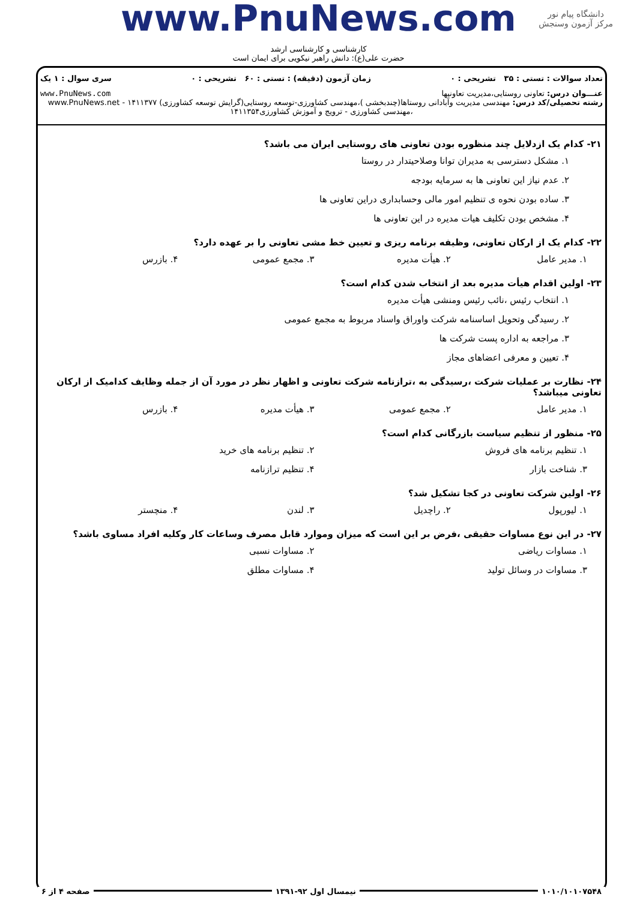دانشگاه پیام نور
مرکز آزمون وسنجش
www.PnuNews.com
کارشناسی و کارشناسی ارشد
حضرت علی(ع): دانش راهبر نیکویی برای ایمان است
تعداد سوالات : تستی : ۳۵ تشریحی : ۰ زمان آزمون (دقیقه) : تستی : ۶۰ تشریحی : ۰ سری سوال : ۱ یک
عنـــوان درس: تعاونی روستایی،مدیریت تعاونیها www.PnuNews.com
رشته تحصیلی/کد درس: مهندسی مدیریت وآبادانی روستاها(چندبخشی )،مهندسی کشاورزی-توسعه روستایی(گرایش توسعه کشاورزی) ۱۴۱۱۳۷۷ - www.PnuNews.net
،مهندسی کشاورزی - ترویج و آموزش کشاورزی۱۴۱۱۳۵۴
۲۱- کدام یک ازدلایل چند منظوره بودن تعاونی های روستایی ایران می باشد؟
۱. مشکل دسترسی به مدیران توانا وصلاحیتدار در روستا
۲. عدم نیاز این تعاونی ها به سرمایه بودجه
۳. ساده بودن نحوه ی تنظیم امور مالی وحسابداری دراین تعاونی ها
۴. مشخص بودن تکلیف هیات مدیره در این تعاونی ها
۲۲- کدام یک از ارکان تعاونی، وظیفه برنامه ریزی و تعیین خط مشی تعاونی را بر عهده دارد؟
۱. مدیر عامل ۲. هیأت مدیره ۳. مجمع عمومی ۴. بازرس
۲۳- اولین اقدام هیأت مدیره بعد از انتخاب شدن کدام است؟
۱. انتخاب رئیس ،نائب رئیس ومنشی هیأت مدیره
۲. رسیدگی وتحویل اساسنامه شرکت واوراق واسناد مربوط به مجمع عمومی
۳. مراجعه به اداره پست شرکت ها
۴. تعیین و معرفی اعضاهای مجاز
۲۴- نظارت بر عملیات شرکت ،رسیدگی به ،ترازنامه شرکت تعاونی و اظهار نظر در مورد آن از جمله وظایف کدامیک از ارکان تعاونی میباشد؟
۱. مدیر عامل ۲. مجمع عمومی ۳. هیأت مدیره ۴. بازرس
۲۵- منظور از تنظیم سیاست بازرگانی کدام است؟
۱. تنظیم برنامه های فروش ۲. تنظیم برنامه های خرید
۳. شناخت بازار ۴. تنظیم ترازنامه
۲۶- اولین شرکت تعاونی در کجا تشکیل شد؟
۱. لیورپول ۲. راچدیل ۳. لندن ۴. منچستر
۲۷- در این نوع مساوات حقیقی ،فرض بر این است که میزان وموارد قابل مصرف وساعات کار وکلیه افراد مساوی باشد؟
۱. مساوات ریاضی ۲. مساوات نسبی
۳. مساوات در وسائل تولید ۴. مساوات مطلق
۱۰۱۰/۱۰۱۰۷۵۴۸ نیمسال اول ۹۲-۱۳۹۱ صفحه ۴ از ۶